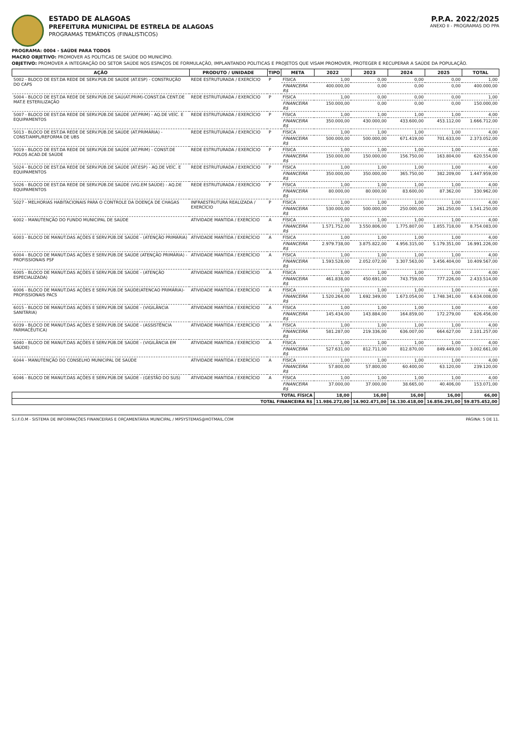ESTADO DE ALAGOAS
PREFEITURA MUNICIPAL DE ESTRELA DE ALAGOAS
PROGRAMAS TEMÁTICOS (FINALISTICOS)
P.P.A. 2022/2025
ANEXO II - PROGRAMAS DO PPA
PROGRAMA: 0004 - SAÚDE PARA TODOS
MACRO OBJETIVO: PROMOVER AS POLITICAS DE SAÚDE DO MUNICÍPIO.
OBJETIVO: PROMOVER A INTEGRAÇÃO DO SETOR SAÚDE NOS ESPAÇOS DE FORMULAÇÃO, IMPLANTANDO POLITICAS E PROJETOS QUE VISAM PROMOVER, PROTEGER E RECUPERAR A SAÚDE DA POPULAÇÃO.
| AÇÃO | PRODUTO / UNIDADE | TIPO | META | 2022 | 2023 | 2024 | 2025 | TOTAL |
| --- | --- | --- | --- | --- | --- | --- | --- | --- |
| 5002 - BLOCO DE EST.DA REDE DE SERV.PÚB.DE SAÚDE (AT.ESP) - CONSTRUÇÃO DO CAPS | REDE ESTRUTURADA / EXERCÍCIO | P | FÍSICA | 1,00 | 0,00 | 0,00 | 0,00 | 1,00 |
| | | | FINANCEIRA R$ | 400.000,00 | 0,00 | 0,00 | 0,00 | 400.000,00 |
| 5004 - BLOCO DE EST.DA REDE DE SERV.PÚB.DE SAÚ(AT.PRIM)-CONST.DA CENT.DE MAT.E ESTERILIZAÇÃO | REDE ESTRUTURADA / EXERCÍCIO | P | FÍSICA | 1,00 | 0,00 | 0,00 | 0,00 | 1,00 |
| | | | FINANCEIRA R$ | 150.000,00 | 0,00 | 0,00 | 0,00 | 150.000,00 |
| 5007 - BLOCO DE EST.DA REDE DE SERV.PÚB.DE SAÚDE (AT.PRIM) - AQ.DE VEÍC. E EQUIPAMENTOS | REDE ESTRUTURADA / EXERCÍCIO | P | FÍSICA | 1,00 | 1,00 | 1,00 | 1,00 | 4,00 |
| | | | FINANCEIRA R$ | 350.000,00 | 430.000,00 | 433.600,00 | 453.112,00 | 1.666.712,00 |
| 5013 - BLOCO DE EST.DA REDE DE SERV.PÚB.DE SAÚDE (AT.PRIMÁRIA) - CONST/AMPL/REFORMA DE UBS | REDE ESTRUTURADA / EXERCÍCIO | P | FÍSICA | 1,00 | 1,00 | 1,00 | 1,00 | 4,00 |
| | | | FINANCEIRA R$ | 500.000,00 | 500.000,00 | 671.419,00 | 701.633,00 | 2.373.052,00 |
| 5019 - BLOCO DE EST.DA REDE DE SERV.PÚB.DE SAÚDE (AT.PRIM) - CONST.DE POLOS ACAD.DE SAÚDE | REDE ESTRUTURADA / EXERCÍCIO | P | FÍSICA | 1,00 | 1,00 | 1,00 | 1,00 | 4,00 |
| | | | FINANCEIRA R$ | 150.000,00 | 150.000,00 | 156.750,00 | 163.804,00 | 620.554,00 |
| 5024 - BLOCO DE EST.DA REDE DE SERV.PÚB.DE SAÚDE (AT.ESP) - AQ.DE VEÍC. E EQUIPAMENTOS | REDE ESTRUTURADA / EXERCÍCIO | P | FÍSICA | 1,00 | 1,00 | 1,00 | 1,00 | 4,00 |
| | | | FINANCEIRA R$ | 350.000,00 | 350.000,00 | 365.750,00 | 382.209,00 | 1.447.959,00 |
| 5026 - BLOCO DE EST.DA REDE DE SERV.PÚB.DE SAÚDE (VIG.EM SAÚDE) - AQ.DE EQUIPAMENTOS | REDE ESTRUTURADA / EXERCÍCIO | P | FÍSICA | 1,00 | 1,00 | 1,00 | 1,00 | 4,00 |
| | | | FINANCEIRA R$ | 80.000,00 | 80.000,00 | 83.600,00 | 87.362,00 | 330.962,00 |
| 5027 - MELHORIAS HABITACIONAIS PARA O CONTROLE DA DOENÇA DE CHAGAS | INFRAESTRUTURA REALIZADA / EXERCÍCIO | P | FÍSICA | 1,00 | 1,00 | 1,00 | 1,00 | 4,00 |
| | | | FINANCEIRA R$ | 530.000,00 | 500.000,00 | 250.000,00 | 261.250,00 | 1.541.250,00 |
| 6002 - MANUTENÇÃO DO FUNDO MUNICIPAL DE SAÚDE | ATIVIDADE MANTIDA / EXERCÍCIO | A | FÍSICA | 1,00 | 1,00 | 1,00 | 1,00 | 4,00 |
| | | | FINANCEIRA R$ | 1.571.752,00 | 3.550.806,00 | 1.775.807,00 | 1.855.718,00 | 8.754.083,00 |
| 6003 - BLOCO DE MANUT.DAS AÇÕES E SERV.PÚB.DE SAÚDE - (ATENÇÃO PRIMÁRIA) | ATIVIDADE MANTIDA / EXERCÍCIO | A | FÍSICA | 1,00 | 1,00 | 1,00 | 1,00 | 4,00 |
| | | | FINANCEIRA R$ | 2.979.738,00 | 3.875.822,00 | 4.956.315,00 | 5.179.351,00 | 16.991.226,00 |
| 6004 - BLOCO DE MANUT.DAS AÇÕES E SERV.PÚB.DE SAÚDE (ATENÇÃO PRIMÁRIA) - PROFISSIONAIS PSF | ATIVIDADE MANTIDA / EXERCÍCIO | A | FÍSICA | 1,00 | 1,00 | 1,00 | 1,00 | 4,00 |
| | | | FINANCEIRA R$ | 1.593.528,00 | 2.052.072,00 | 3.307.563,00 | 3.456.404,00 | 10.409.567,00 |
| 6005 - BLOCO DE MANUT.DAS AÇÕES E SERV.PÚB.DE SAÚDE - (ATENÇÃO ESPECIALIZADA) | ATIVIDADE MANTIDA / EXERCÍCIO | A | FÍSICA | 1,00 | 1,00 | 1,00 | 1,00 | 4,00 |
| | | | FINANCEIRA R$ | 461.838,00 | 450.691,00 | 743.759,00 | 777.226,00 | 2.433.514,00 |
| 6006 - BLOCO DE MANUT.DAS AÇÕES E SERV.PÚB.DE SAÚDE(ATENCAO PRIMÁRIA)-PROFISSIONAIS PACS | ATIVIDADE MANTIDA / EXERCÍCIO | A | FÍSICA | 1,00 | 1,00 | 1,00 | 1,00 | 4,00 |
| | | | FINANCEIRA R$ | 1.520.264,00 | 1.692.349,00 | 1.673.054,00 | 1.748.341,00 | 6.634.008,00 |
| 6015 - BLOCO DE MANUT.DAS AÇÕES E SERV.PÚB.DE SAÚDE - (VIGILÂNCIA SANITÁRIA) | ATIVIDADE MANTIDA / EXERCÍCIO | A | FÍSICA | 1,00 | 1,00 | 1,00 | 1,00 | 4,00 |
| | | | FINANCEIRA R$ | 145.434,00 | 143.884,00 | 164.859,00 | 172.279,00 | 626.456,00 |
| 6039 - BLOCO DE MANUT.DAS AÇÕES E SERV.PÚB.DE SAÚDE - (ASSISTÊNCIA FARMACÊUTICA) | ATIVIDADE MANTIDA / EXERCÍCIO | A | FÍSICA | 1,00 | 1,00 | 1,00 | 1,00 | 4,00 |
| | | | FINANCEIRA R$ | 581.287,00 | 219.336,00 | 636.007,00 | 664.627,00 | 2.101.257,00 |
| 6040 - BLOCO DE MANUT.DAS AÇÕES E SERV.PÚB.DE SAÚDE - (VIGILÂNCIA EM SAÚDE) | ATIVIDADE MANTIDA / EXERCÍCIO | A | FÍSICA | 1,00 | 1,00 | 1,00 | 1,00 | 4,00 |
| | | | FINANCEIRA R$ | 527.631,00 | 812.711,00 | 812.870,00 | 849.449,00 | 3.002.661,00 |
| 6044 - MANUTENÇÃO DO CONSELHO MUNICIPAL DE SAÚDE | ATIVIDADE MANTIDA / EXERCÍCIO | A | FÍSICA | 1,00 | 1,00 | 1,00 | 1,00 | 4,00 |
| | | | FINANCEIRA R$ | 57.800,00 | 57.800,00 | 60.400,00 | 63.120,00 | 239.120,00 |
| 6046 - BLOCO DE MANUT.DAS AÇÕES E SERV.PÚB.DE SAÚDE - (GESTÃO DO SUS) | ATIVIDADE MANTIDA / EXERCÍCIO | A | FÍSICA | 1,00 | 1,00 | 1,00 | 1,00 | 4,00 |
| | | | FINANCEIRA R$ | 37.000,00 | 37.000,00 | 38.665,00 | 40.406,00 | 153.071,00 |
| TOTAL FÍSICA | | | | 18,00 | 16,00 | 16,00 | 16,00 | 66,00 |
| TOTAL FINANCEIRA R$ | | | | 11.986.272,00 | 14.902.471,00 | 16.130.418,00 | 16.856.291,00 | 59.875.452,00 |
S.I.F.O.M - SISTEMA DE INFORMAÇÕES FINANCEIRAS E ORÇAMENTÁRIA MUNICIPAL / MPSYSTEMAS@HOTMAIL.COM PÁGINA: 5 DE 11.